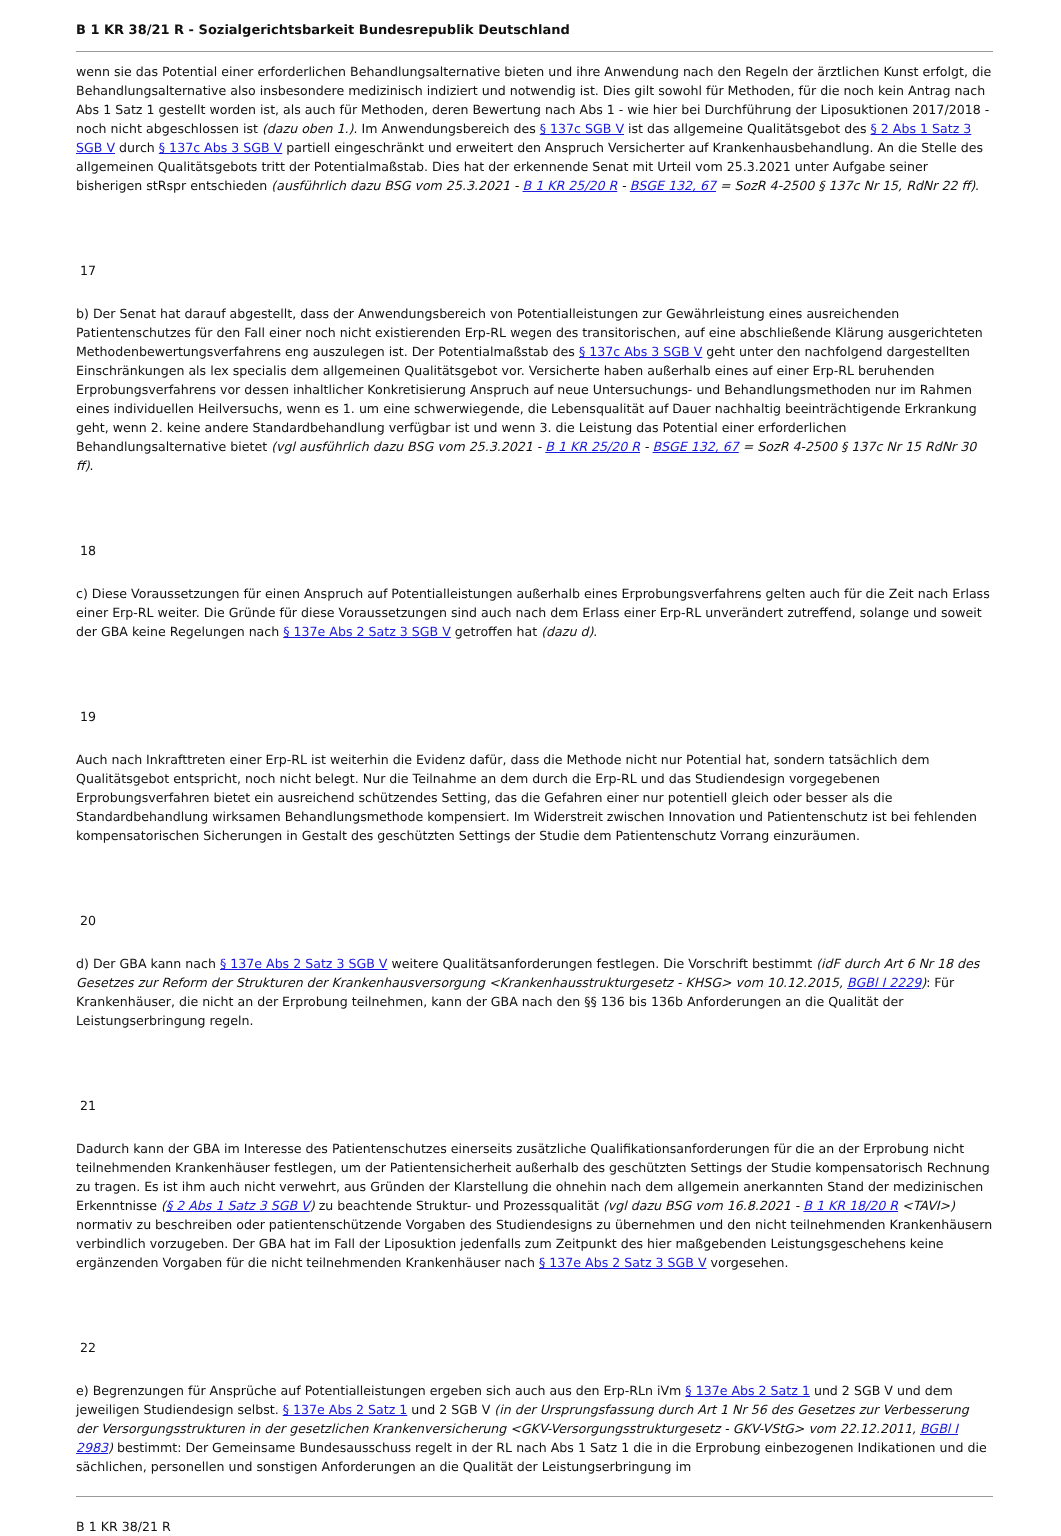B 1 KR 38/21 R - Sozialgerichtsbarkeit Bundesrepublik Deutschland
wenn sie das Potential einer erforderlichen Behandlungsalternative bieten und ihre Anwendung nach den Regeln der ärztlichen Kunst erfolgt, die Behandlungsalternative also insbesondere medizinisch indiziert und notwendig ist. Dies gilt sowohl für Methoden, für die noch kein Antrag nach Abs 1 Satz 1 gestellt worden ist, als auch für Methoden, deren Bewertung nach Abs 1 - wie hier bei Durchführung der Liposuktionen 2017/2018 - noch nicht abgeschlossen ist (dazu oben 1.). Im Anwendungsbereich des § 137c SGB V ist das allgemeine Qualitätsgebot des § 2 Abs 1 Satz 3 SGB V durch § 137c Abs 3 SGB V partiell eingeschränkt und erweitert den Anspruch Versicherter auf Krankenhausbehandlung. An die Stelle des allgemeinen Qualitätsgebots tritt der Potentialmaßstab. Dies hat der erkennende Senat mit Urteil vom 25.3.2021 unter Aufgabe seiner bisherigen stRspr entschieden (ausführlich dazu BSG vom 25.3.2021 - B 1 KR 25/20 R - BSGE 132, 67 = SozR 4-2500 § 137c Nr 15, RdNr 22 ff).
17
b) Der Senat hat darauf abgestellt, dass der Anwendungsbereich von Potentialleistungen zur Gewährleistung eines ausreichenden Patientenschutzes für den Fall einer noch nicht existierenden Erp-RL wegen des transitorischen, auf eine abschließende Klärung ausgerichteten Methodenbewertungsverfahrens eng auszulegen ist. Der Potentialmaßstab des § 137c Abs 3 SGB V geht unter den nachfolgend dargestellten Einschränkungen als lex specialis dem allgemeinen Qualitätsgebot vor. Versicherte haben außerhalb eines auf einer Erp-RL beruhenden Erprobungsverfahrens vor dessen inhaltlicher Konkretisierung Anspruch auf neue Untersuchungs- und Behandlungsmethoden nur im Rahmen eines individuellen Heilversuchs, wenn es 1. um eine schwerwiegende, die Lebensqualität auf Dauer nachhaltig beeinträchtigende Erkrankung geht, wenn 2. keine andere Standardbehandlung verfügbar ist und wenn 3. die Leistung das Potential einer erforderlichen Behandlungsalternative bietet (vgl ausführlich dazu BSG vom 25.3.2021 - B 1 KR 25/20 R - BSGE 132, 67 = SozR 4-2500 § 137c Nr 15 RdNr 30 ff).
18
c) Diese Voraussetzungen für einen Anspruch auf Potentialleistungen außerhalb eines Erprobungsverfahrens gelten auch für die Zeit nach Erlass einer Erp-RL weiter. Die Gründe für diese Voraussetzungen sind auch nach dem Erlass einer Erp-RL unverändert zutreffend, solange und soweit der GBA keine Regelungen nach § 137e Abs 2 Satz 3 SGB V getroffen hat (dazu d).
19
Auch nach Inkrafttreten einer Erp-RL ist weiterhin die Evidenz dafür, dass die Methode nicht nur Potential hat, sondern tatsächlich dem Qualitätsgebot entspricht, noch nicht belegt. Nur die Teilnahme an dem durch die Erp-RL und das Studiendesign vorgegebenen Erprobungsverfahren bietet ein ausreichend schützendes Setting, das die Gefahren einer nur potentiell gleich oder besser als die Standardbehandlung wirksamen Behandlungsmethode kompensiert. Im Widerstreit zwischen Innovation und Patientenschutz ist bei fehlenden kompensatorischen Sicherungen in Gestalt des geschützten Settings der Studie dem Patientenschutz Vorrang einzuräumen.
20
d) Der GBA kann nach § 137e Abs 2 Satz 3 SGB V weitere Qualitätsanforderungen festlegen. Die Vorschrift bestimmt (idF durch Art 6 Nr 18 des Gesetzes zur Reform der Strukturen der Krankenhausversorgung <Krankenhausstrukturgesetz - KHSG> vom 10.12.2015, BGBl I 2229): Für Krankenhäuser, die nicht an der Erprobung teilnehmen, kann der GBA nach den §§ 136 bis 136b Anforderungen an die Qualität der Leistungserbringung regeln.
21
Dadurch kann der GBA im Interesse des Patientenschutzes einerseits zusätzliche Qualifikationsanforderungen für die an der Erprobung nicht teilnehmenden Krankenhäuser festlegen, um der Patientensicherheit außerhalb des geschützten Settings der Studie kompensatorisch Rechnung zu tragen. Es ist ihm auch nicht verwehrt, aus Gründen der Klarstellung die ohnehin nach dem allgemein anerkannten Stand der medizinischen Erkenntnisse (§ 2 Abs 1 Satz 3 SGB V) zu beachtende Struktur- und Prozessqualität (vgl dazu BSG vom 16.8.2021 - B 1 KR 18/20 R <TAVI>) normativ zu beschreiben oder patientenschützende Vorgaben des Studiendesigns zu übernehmen und den nicht teilnehmenden Krankenhäusern verbindlich vorzugeben. Der GBA hat im Fall der Liposuktion jedenfalls zum Zeitpunkt des hier maßgebenden Leistungsgeschehens keine ergänzenden Vorgaben für die nicht teilnehmenden Krankenhäuser nach § 137e Abs 2 Satz 3 SGB V vorgesehen.
22
e) Begrenzungen für Ansprüche auf Potentialleistungen ergeben sich auch aus den Erp-RLn iVm § 137e Abs 2 Satz 1 und 2 SGB V und dem jeweiligen Studiendesign selbst. § 137e Abs 2 Satz 1 und 2 SGB V (in der Ursprungsfassung durch Art 1 Nr 56 des Gesetzes zur Verbesserung der Versorgungsstrukturen in der gesetzlichen Krankenversicherung <GKV-Versorgungsstrukturgesetz - GKV-VStG> vom 22.12.2011, BGBl I 2983) bestimmt: Der Gemeinsame Bundesausschuss regelt in der RL nach Abs 1 Satz 1 die in die Erprobung einbezogenen Indikationen und die sächlichen, personellen und sonstigen Anforderungen an die Qualität der Leistungserbringung im
B 1 KR 38/21 R